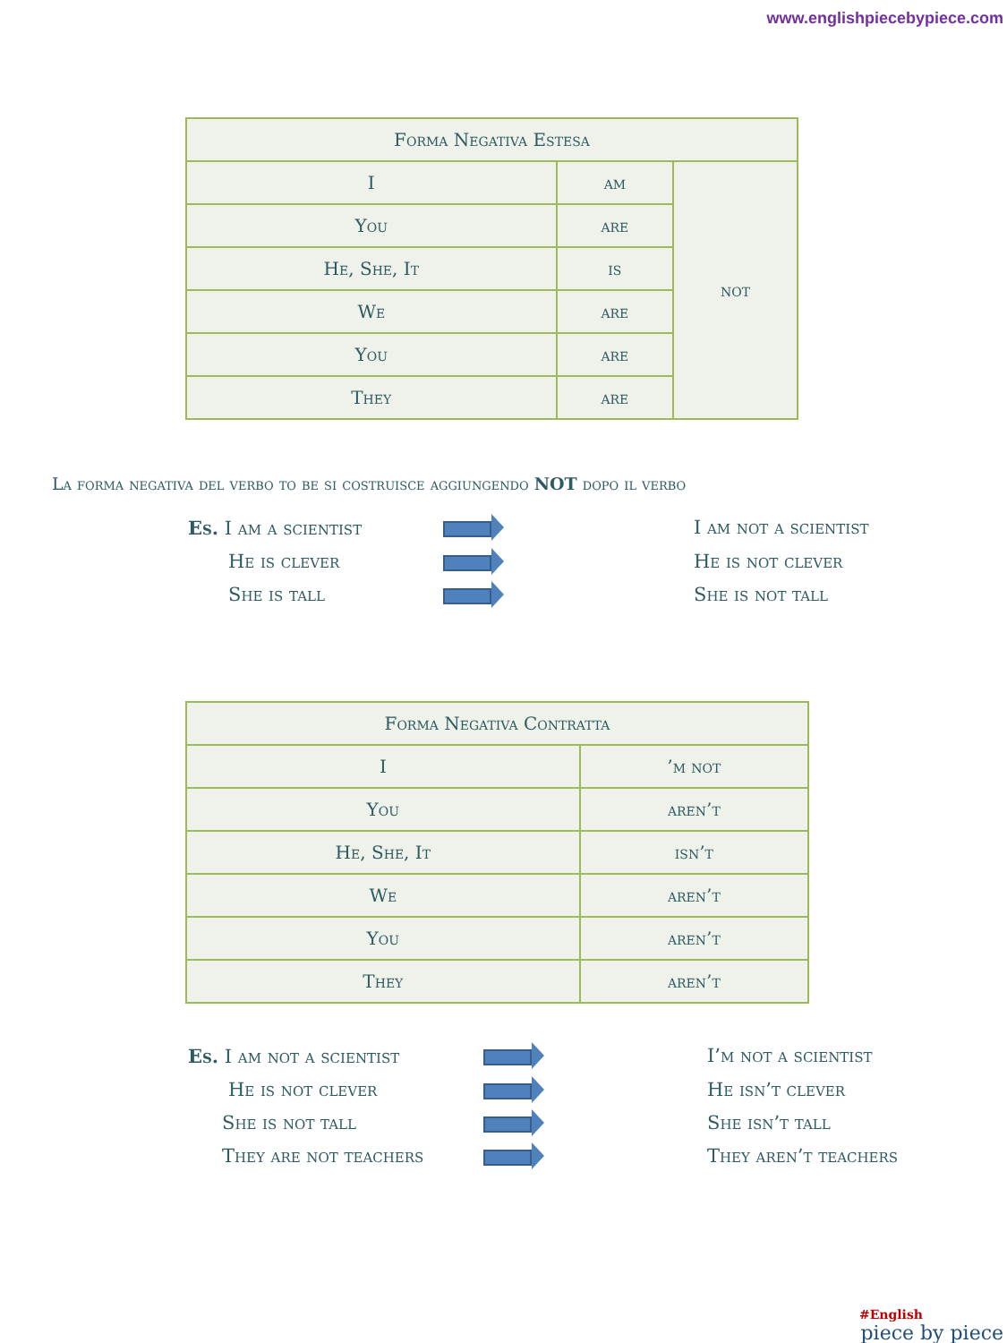www.englishpiecebypiece.com
| Forma Negativa Estesa | | |
| I | am | not |
| You | are | |
| He, She, It | is | |
| We | are | |
| You | are | |
| They | are | |
La forma negativa del verbo to be si costruisce aggiungendo NOT dopo il verbo
Es. I am a scientist
I am not a scientist
He is clever
He is not clever
She is tall
She is not tall
| Forma Negativa Contratta | |
| I | ’m not |
| You | aren’t |
| He, She, It | isn’t |
| We | aren’t |
| You | aren’t |
| They | aren’t |
Es. I am not a scientist
I’m not a scientist
He is not clever
He isn’t clever
She is not tall
She isn’t tall
They are not teachers
They aren’t teachers
#English
piece by piece